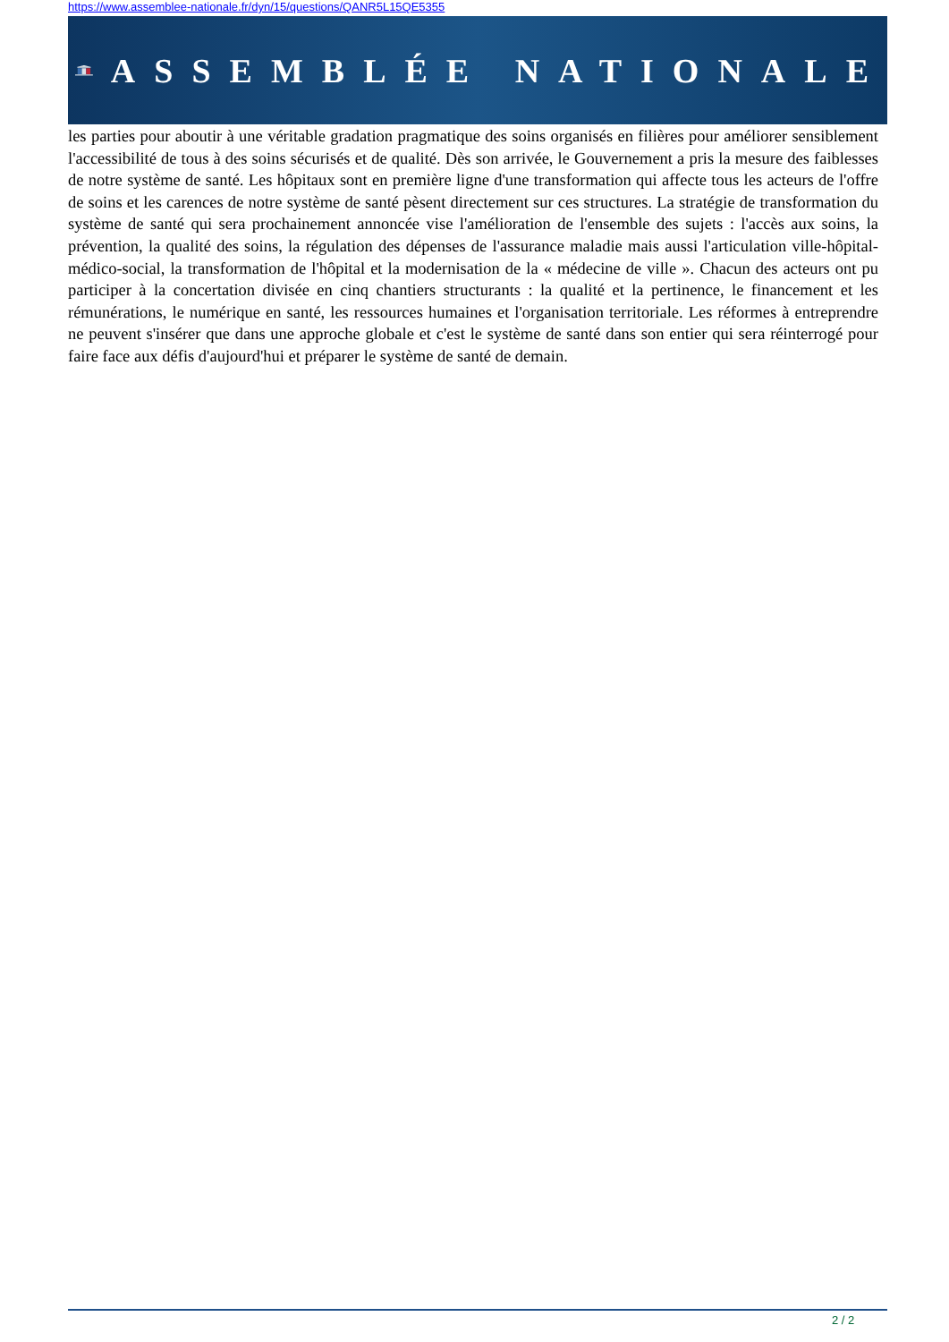https://www.assemblee-nationale.fr/dyn/15/questions/QANR5L15QE5355
ASSEMBLÉE NATIONALE
les parties pour aboutir à une véritable gradation pragmatique des soins organisés en filières pour améliorer sensiblement l'accessibilité de tous à des soins sécurisés et de qualité. Dès son arrivée, le Gouvernement a pris la mesure des faiblesses de notre système de santé. Les hôpitaux sont en première ligne d'une transformation qui affecte tous les acteurs de l'offre de soins et les carences de notre système de santé pèsent directement sur ces structures. La stratégie de transformation du système de santé qui sera prochainement annoncée vise l'amélioration de l'ensemble des sujets : l'accès aux soins, la prévention, la qualité des soins, la régulation des dépenses de l'assurance maladie mais aussi l'articulation ville-hôpital-médico-social, la transformation de l'hôpital et la modernisation de la « médecine de ville ». Chacun des acteurs ont pu participer à la concertation divisée en cinq chantiers structurants : la qualité et la pertinence, le financement et les rémunérations, le numérique en santé, les ressources humaines et l'organisation territoriale. Les réformes à entreprendre ne peuvent s'insérer que dans une approche globale et c'est le système de santé dans son entier qui sera réinterrogé pour faire face aux défis d'aujourd'hui et préparer le système de santé de demain.
2 / 2